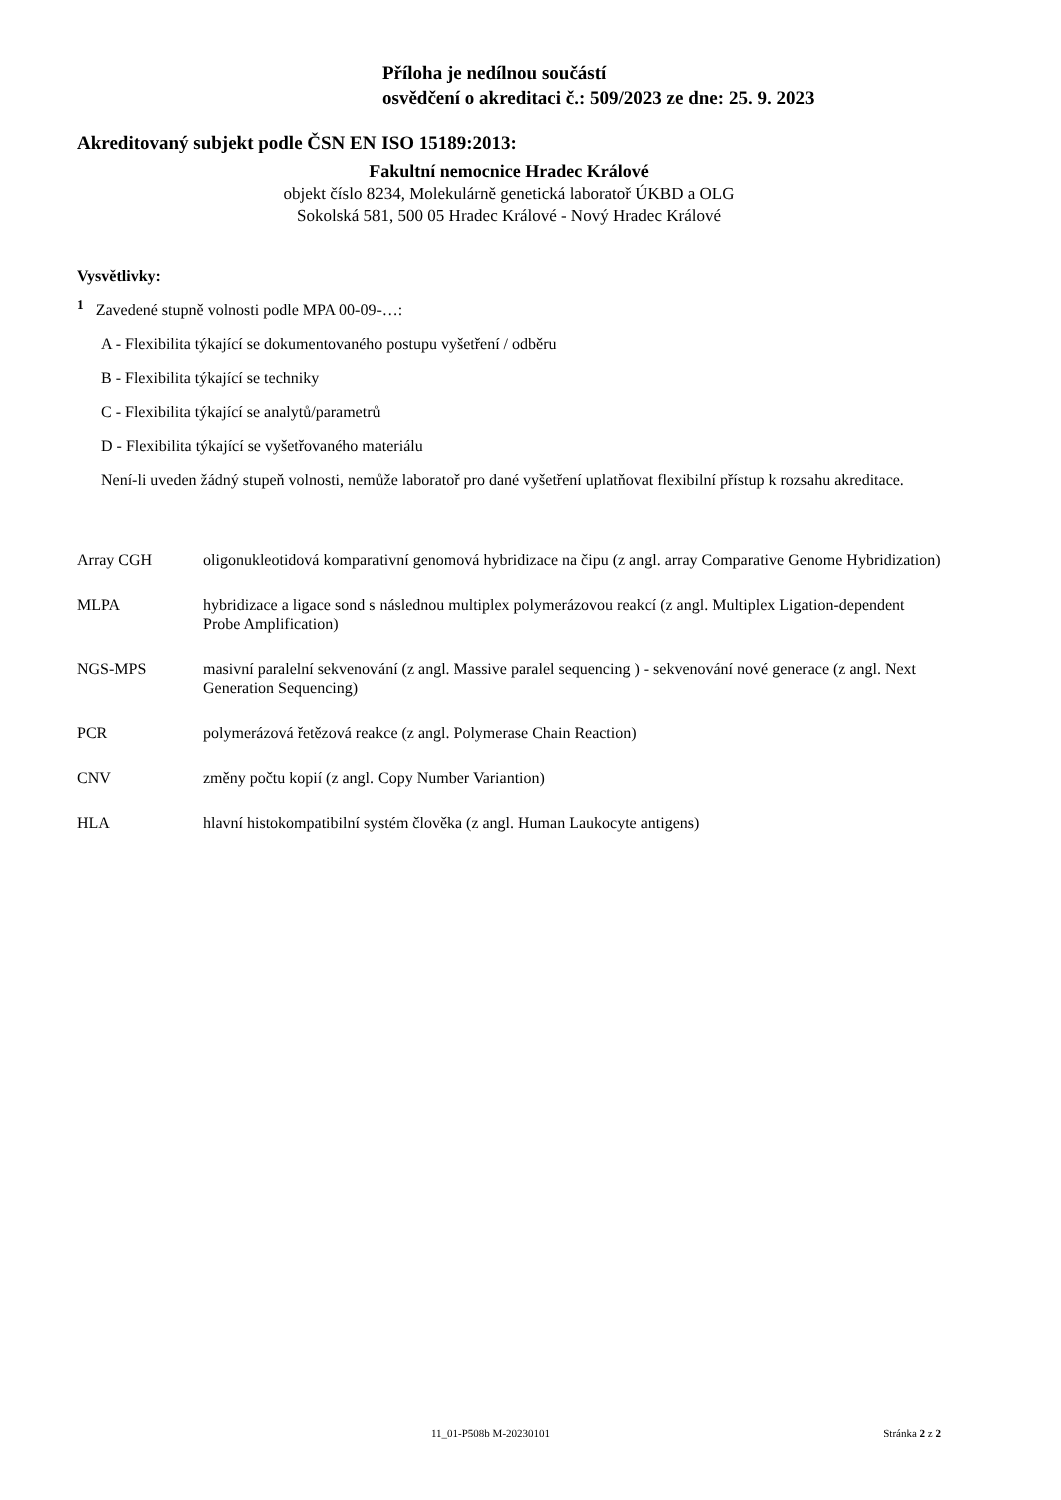Příloha je nedílnou součástí
osvědčení o akreditaci č.: 509/2023 ze dne: 25. 9. 2023
Akreditovaný subjekt podle ČSN EN ISO 15189:2013:
Fakultní nemocnice Hradec Králové
objekt číslo 8234, Molekulárně genetická laboratoř ÚKBD a OLG
Sokolská 581, 500 05 Hradec Králové - Nový Hradec Králové
Vysvětlivky:
<sup>1</sup> Zavedené stupně volnosti podle MPA 00-09-…:
A - Flexibilita týkající se dokumentovaného postupu vyšetření / odběru
B - Flexibilita týkající se techniky
C - Flexibilita týkající se analytů/parametrů
D - Flexibilita týkající se vyšetřovaného materiálu
Není-li uveden žádný stupeň volnosti, nemůže laboratoř pro dané vyšetření uplatňovat flexibilní přístup k rozsahu akreditace.
| Array CGH | oligonukleotidová komparativní genomová hybridizace na čipu (z angl. array Comparative Genome Hybridization) |
| MLPA | hybridizace a ligace sond s následnou multiplex polymerázovou reakcí (z angl. Multiplex Ligation-dependent Probe Amplification) |
| NGS-MPS | masivní paralelní sekvenování (z angl. Massive paralel sequencing ) - sekvenování nové generace (z angl. Next Generation Sequencing) |
| PCR | polymerázová řetězová reakce (z angl. Polymerase Chain Reaction) |
| CNV | změny počtu kopií (z angl. Copy Number Variantion) |
| HLA | hlavní histokompatibilní systém člověka (z angl. Human Laukocyte antigens) |
11_01-P508b M-20230101 Stránka 2 z 2